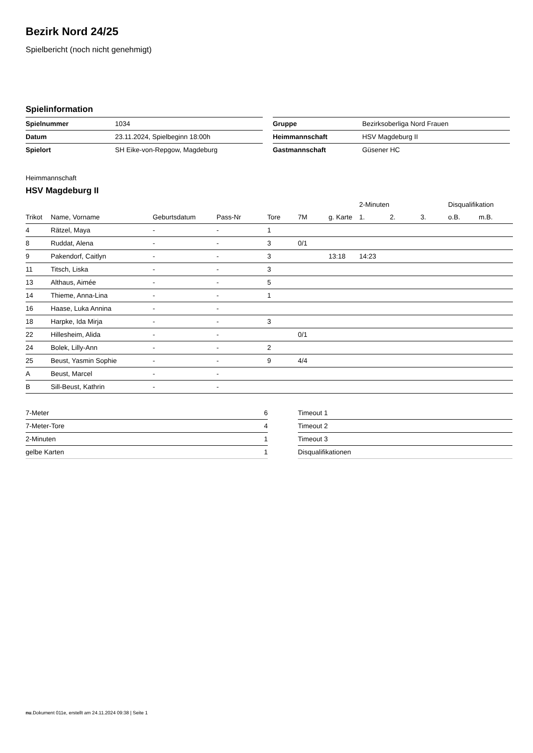Bezirk Nord 24/25
Spielbericht (noch nicht genehmigt)
Spielinformation
| Spielnummer | 1034 |
| Datum | 23.11.2024, Spielbeginn 18:00h |
| Spielort | SH Eike-von-Repgow, Magdeburg |
| Gruppe | Bezirksoberliga Nord Frauen |
| Heimmannschaft | HSV Magdeburg II |
| Gastmannschaft | Güsener HC |
Heimmannschaft
HSV Magdeburg II
| | | | | | | | 2-Minuten | | | Disqualifikation | |
| --- | --- | --- | --- | --- | --- | --- | --- | --- | --- | --- | --- |
| Trikot | Name, Vorname | Geburtsdatum | Pass-Nr | Tore | 7M | g. Karte | 1. | 2. | 3. | o.B. | m.B. |
| 4 | Rätzel, Maya | - | - | 1 | | | | | | | |
| 8 | Ruddat, Alena | - | - | 3 | 0/1 | | | | | | |
| 9 | Pakendorf, Caitlyn | - | - | 3 | | 13:18 | 14:23 | | | | |
| 11 | Titsch, Liska | - | - | 3 | | | | | | | |
| 13 | Althaus, Aimée | - | - | 5 | | | | | | | |
| 14 | Thieme, Anna-Lina | - | - | 1 | | | | | | | |
| 16 | Haase, Luka Annina | - | - | | | | | | | | |
| 18 | Harpke, Ida Mirja | - | - | 3 | | | | | | | |
| 22 | Hillesheim, Alida | - | - | | 0/1 | | | | | | |
| 24 | Bolek, Lilly-Ann | - | - | 2 | | | | | | | |
| 25 | Beust, Yasmin Sophie | - | - | 9 | 4/4 | | | | | | |
| A | Beust, Marcel | - | - | | | | | | | | |
| B | Sill-Beust, Kathrin | - | - | | | | | | | | |
| 7-Meter | 6 |
| 7-Meter-Tore | 4 |
| 2-Minuten | 1 |
| gelbe Karten | 1 |
| Timeout 1 |
| Timeout 2 |
| Timeout 3 |
| Disqualifikationen |
nu.Dokument 011e, erstellt am 24.11.2024 09:38 | Seite 1